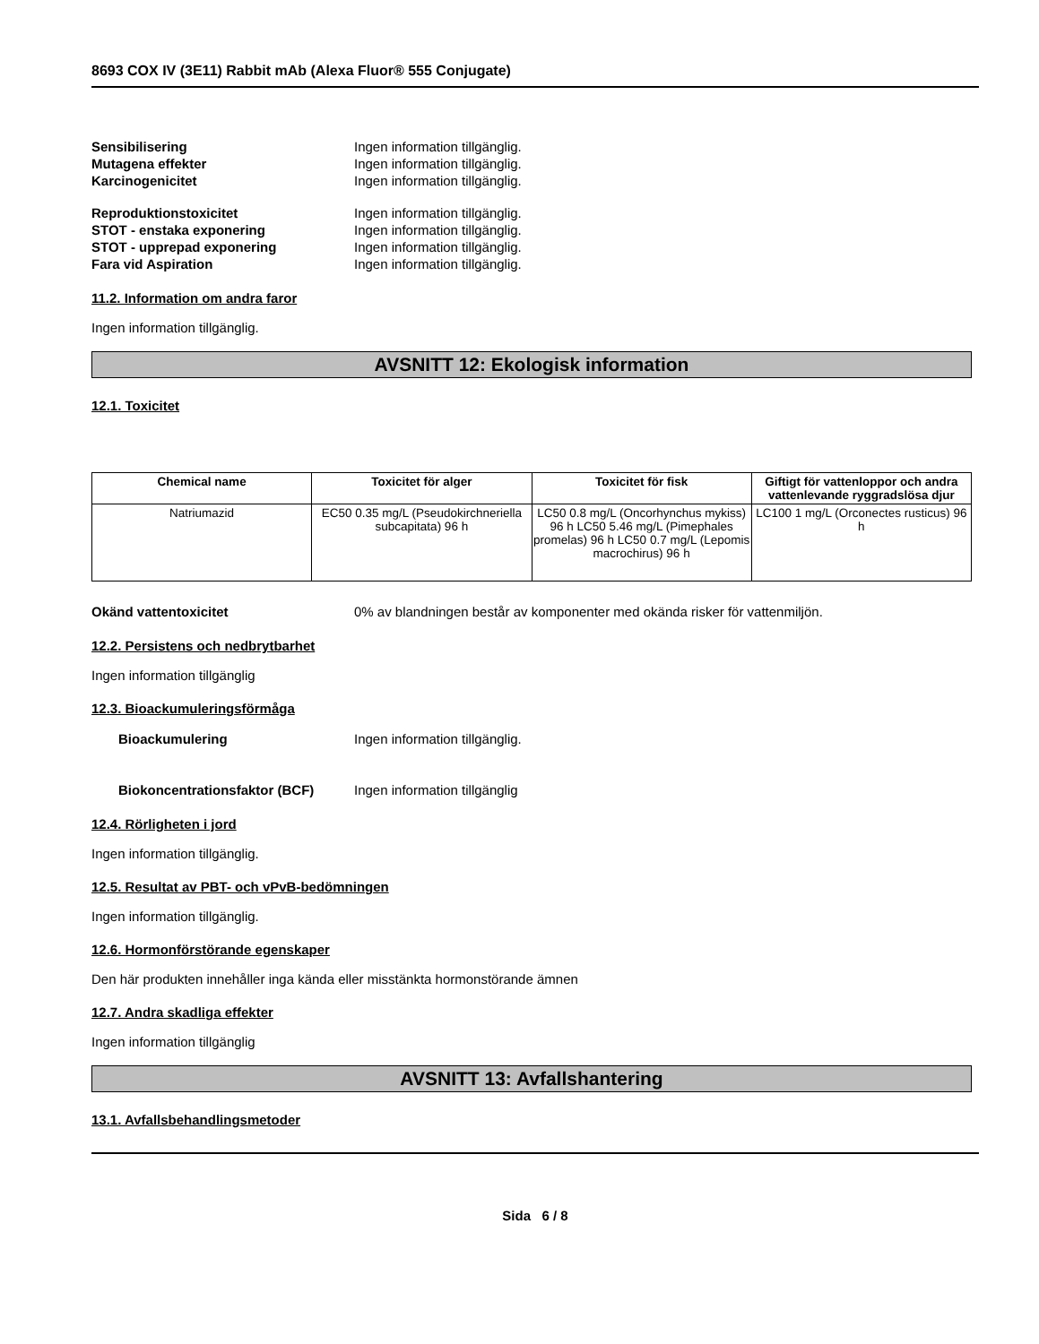8693 COX IV (3E11) Rabbit mAb (Alexa Fluor® 555 Conjugate)
Sensibilisering Ingen information tillgänglig.
Mutagena effekter Ingen information tillgänglig.
Karcinogenicitet Ingen information tillgänglig.
Reproduktionstoxicitet Ingen information tillgänglig.
STOT - enstaka exponering Ingen information tillgänglig.
STOT - upprepad exponering Ingen information tillgänglig.
Fara vid Aspiration Ingen information tillgänglig.
11.2. Information om andra faror
Ingen information tillgänglig.
AVSNITT 12: Ekologisk information
12.1. Toxicitet
| Chemical name | Toxicitet för alger | Toxicitet för fisk | Giftigt för vattenloppor och andra vattenlevande ryggradslösa djur |
| --- | --- | --- | --- |
| Natriumazid | EC50 0.35 mg/L (Pseudokirchneriella subcapitata) 96 h | LC50 0.8 mg/L (Oncorhynchus mykiss) 96 h LC50 5.46 mg/L (Pimephales promelas) 96 h LC50 0.7 mg/L (Lepomis macrochirus) 96 h | LC100 1 mg/L (Orconectes rusticus) 96 h |
Okänd vattentoxicitet 0% av blandningen består av komponenter med okända risker för vattenmiljön.
12.2. Persistens och nedbrytbarhet
Ingen information tillgänglig
12.3. Bioackumuleringsförmåga
Bioackumulering Ingen information tillgänglig.
Biokoncentrationsfaktor (BCF) Ingen information tillgänglig
12.4. Rörligheten i jord
Ingen information tillgänglig.
12.5. Resultat av PBT- och vPvB-bedömningen
Ingen information tillgänglig.
12.6. Hormonförstörande egenskaper
Den här produkten innehåller inga kända eller misstänkta hormonstörande ämnen
12.7. Andra skadliga effekter
Ingen information tillgänglig
AVSNITT 13: Avfallshantering
13.1. Avfallsbehandlingsmetoder
Sida 6 / 8